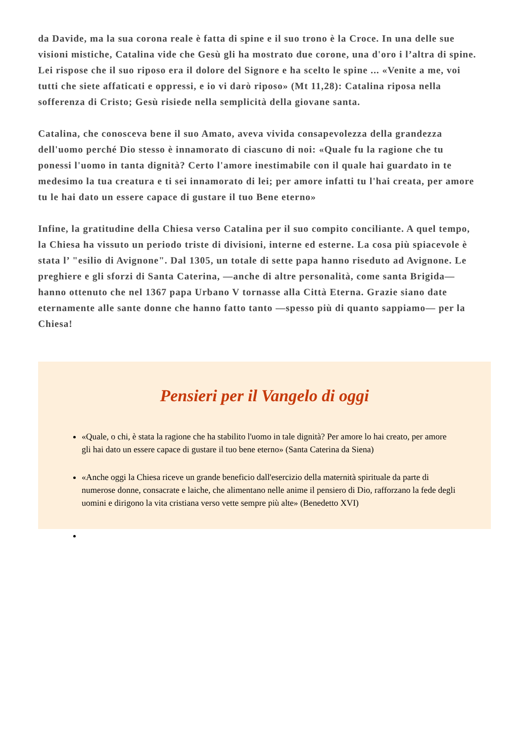da Davide, ma la sua corona reale è fatta di spine e il suo trono è la Croce. In una delle sue visioni mistiche, Catalina vide che Gesù gli ha mostrato due corone, una d'oro i l’altra di spine. Lei rispose che il suo riposo era il dolore del Signore e ha scelto le spine ... «Venite a me, voi tutti che siete affaticati e oppressi, e io vi darò riposo» (Mt 11,28): Catalina riposa nella sofferenza di Cristo; Gesù risiede nella semplicità della giovane santa.
Catalina, che conosceva bene il suo Amato, aveva vivida consapevolezza della grandezza dell'uomo perché Dio stesso è innamorato di ciascuno di noi: «Quale fu la ragione che tu ponessi l'uomo in tanta dignità? Certo l'amore inestimabile con il quale hai guardato in te medesimo la tua creatura e ti sei innamorato di lei; per amore infatti tu l'hai creata, per amore tu le hai dato un essere capace di gustare il tuo Bene eterno»
Infine, la gratitudine della Chiesa verso Catalina per il suo compito conciliante. A quel tempo, la Chiesa ha vissuto un periodo triste di divisioni, interne ed esterne. La cosa più spiacevole è stata l’ "esilio di Avignone". Dal 1305, un totale di sette papa hanno riseduto ad Avignone. Le preghiere e gli sforzi di Santa Caterina, —anche di altre personalità, come santa Brigida— hanno ottenuto che nel 1367 papa Urbano V tornasse alla Città Eterna. Grazie siano date eternamente alle sante donne che hanno fatto tanto —spesso più di quanto sappiamo— per la Chiesa!
Pensieri per il Vangelo di oggi
«Quale, o chi, è stata la ragione che ha stabilito l'uomo in tale dignità? Per amore lo hai creato, per amore gli hai dato un essere capace di gustare il tuo bene eterno» (Santa Caterina da Siena)
«Anche oggi la Chiesa riceve un grande beneficio dall'esercizio della maternità spirituale da parte di numerose donne, consacrate e laiche, che alimentano nelle anime il pensiero di Dio, rafforzano la fede degli uomini e dirigono la vita cristiana verso vette sempre più alte» (Benedetto XVI)